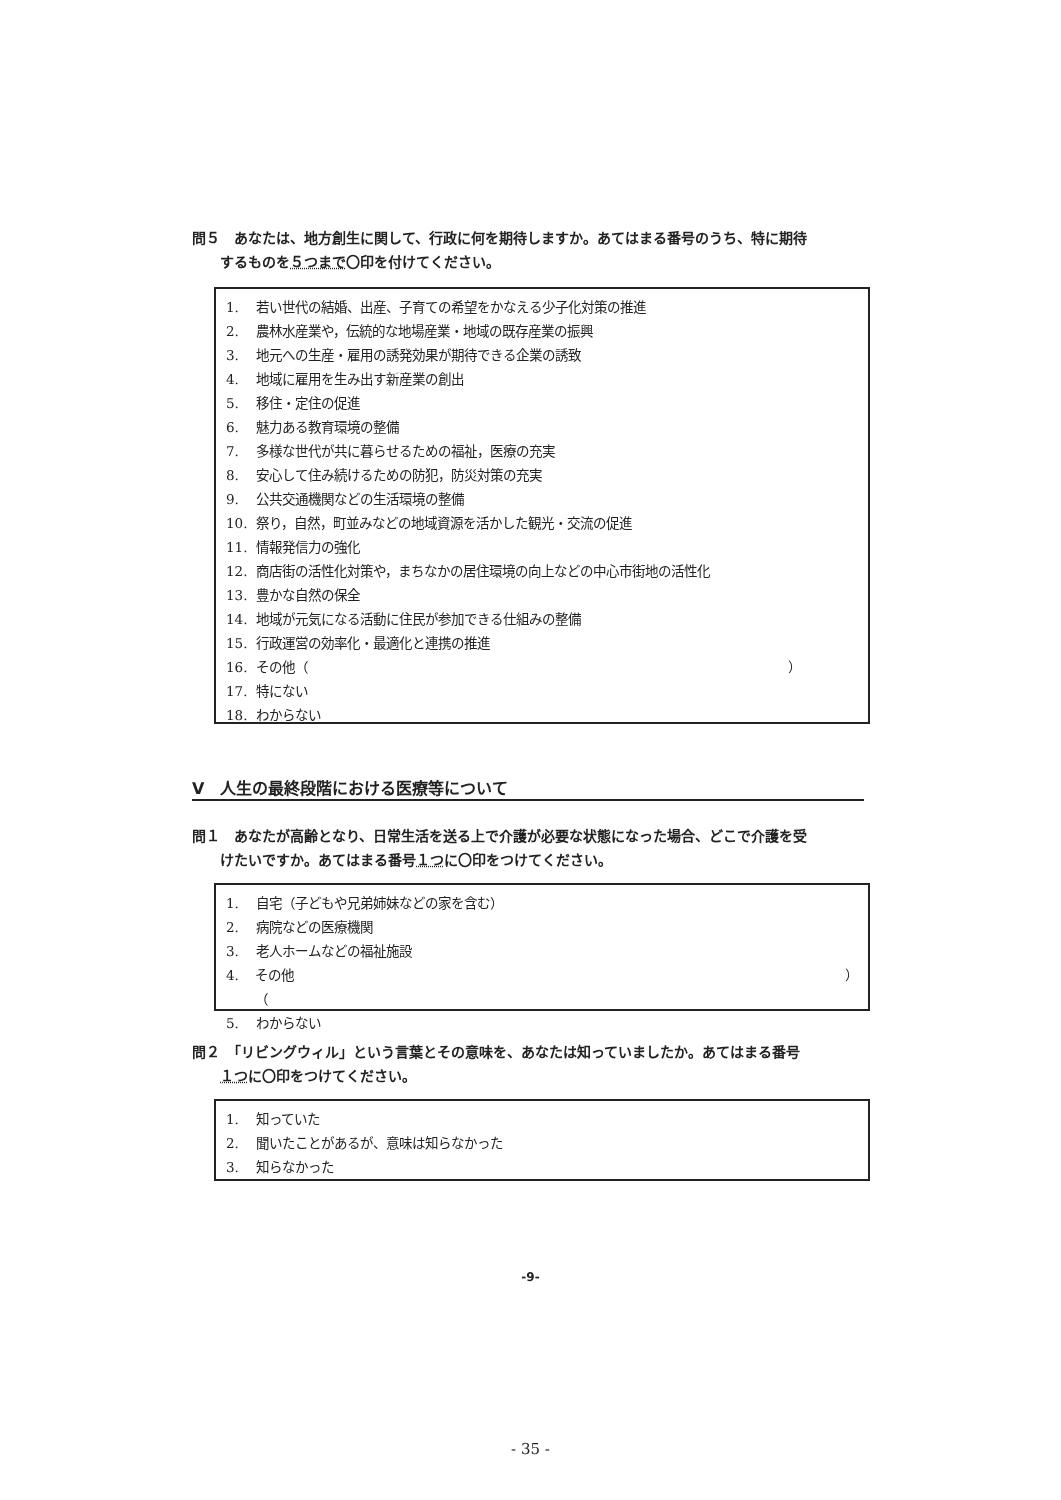問５　あなたは、地方創生に関して、行政に何を期待しますか。あてはまる番号のうち、特に期待
するものを５つまで〇印を付けてください。
1. 若い世代の結婚、出産、子育ての希望をかなえる少子化対策の推進
2. 農林水産業や，伝統的な地場産業・地域の既存産業の振興
3. 地元への生産・雇用の誘発効果が期待できる企業の誘致
4. 地域に雇用を生み出す新産業の創出
5. 移住・定住の促進
6. 魅力ある教育環境の整備
7. 多様な世代が共に暮らせるための福祉，医療の充実
8. 安心して住み続けるための防犯，防災対策の充実
9. 公共交通機関などの生活環境の整備
10. 祭り，自然，町並みなどの地域資源を活かした観光・交流の促進
11. 情報発信力の強化
12. 商店街の活性化対策や，まちなかの居住環境の向上などの中心市街地の活性化
13. 豊かな自然の保全
14. 地域が元気になる活動に住民が参加できる仕組みの整備
15. 行政運営の効率化・最適化と連携の推進
16. その他（ ）
17. 特にない
18. わからない
Ⅴ　人生の最終段階における医療等について
問１　あなたが高齢となり、日常生活を送る上で介護が必要な状態になった場合、どこで介護を受
けたいですか。あてはまる番号１つに〇印をつけてください。
1. 自宅（子どもや兄弟姉妹などの家を含む）
2. 病院などの医療機関
3. 老人ホームなどの福祉施設
4. その他（ ）
5. わからない
問２　「リビングウィル」という言葉とその意味を、あなたは知っていましたか。あてはまる番号
１つに〇印をつけてください。
1. 知っていた
2. 聞いたことがあるが、意味は知らなかった
3. 知らなかった
-9-
- 35 -